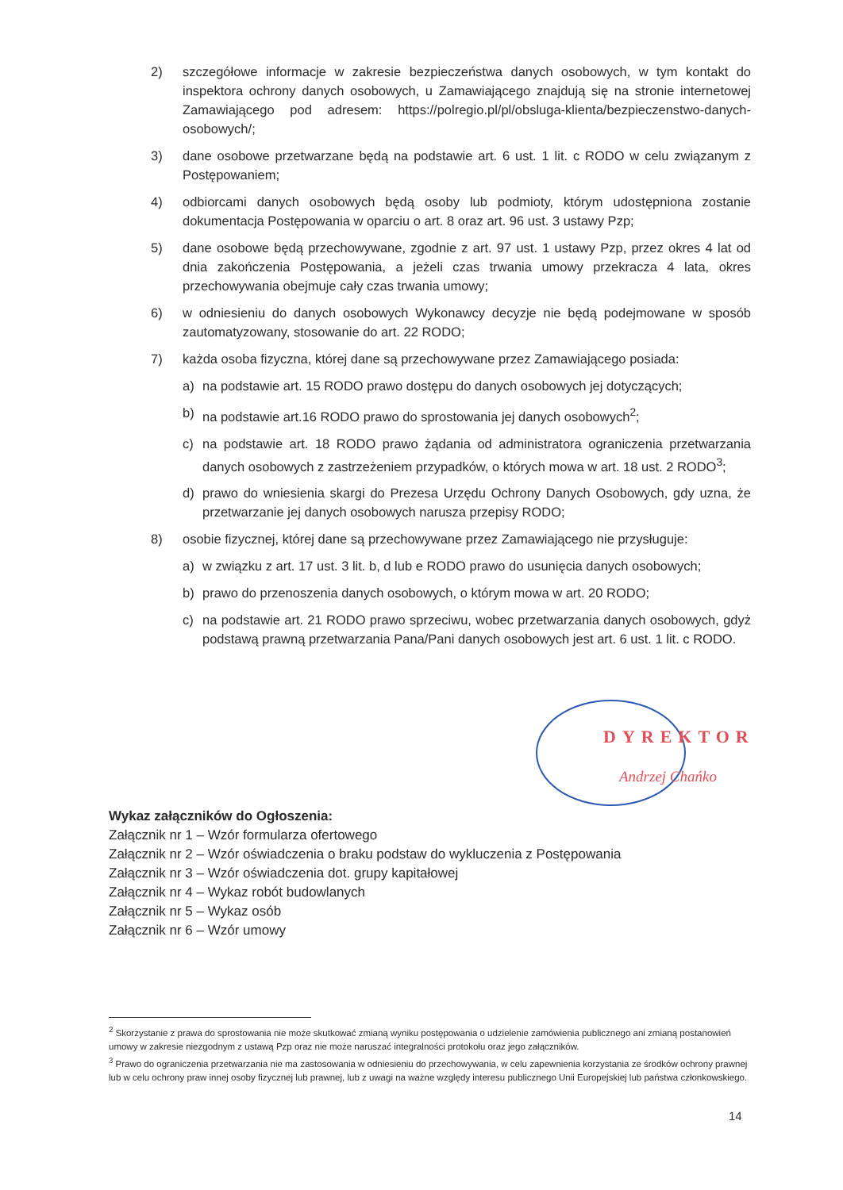2) szczegółowe informacje w zakresie bezpieczeństwa danych osobowych, w tym kontakt do inspektora ochrony danych osobowych, u Zamawiającego znajdują się na stronie internetowej Zamawiającego pod adresem: https://polregio.pl/pl/obsluga-klienta/bezpieczenstwo-danych-osobowych/;
3) dane osobowe przetwarzane będą na podstawie art. 6 ust. 1 lit. c RODO w celu związanym z Postępowaniem;
4) odbiorcami danych osobowych będą osoby lub podmioty, którym udostępniona zostanie dokumentacja Postępowania w oparciu o art. 8 oraz art. 96 ust. 3 ustawy Pzp;
5) dane osobowe będą przechowywane, zgodnie z art. 97 ust. 1 ustawy Pzp, przez okres 4 lat od dnia zakończenia Postępowania, a jeżeli czas trwania umowy przekracza 4 lata, okres przechowywania obejmuje cały czas trwania umowy;
6) w odniesieniu do danych osobowych Wykonawcy decyzje nie będą podejmowane w sposób zautomatyzowany, stosowanie do art. 22 RODO;
7) każda osoba fizyczna, której dane są przechowywane przez Zamawiającego posiada:
a) na podstawie art. 15 RODO prawo dostępu do danych osobowych jej dotyczących;
b) na podstawie art.16 RODO prawo do sprostowania jej danych osobowych<sup>2</sup>;
c) na podstawie art. 18 RODO prawo żądania od administratora ograniczenia przetwarzania danych osobowych z zastrzeżeniem przypadków, o których mowa w art. 18 ust. 2 RODO<sup>3</sup>;
d) prawo do wniesienia skargi do Prezesa Urzędu Ochrony Danych Osobowych, gdy uzna, że przetwarzanie jej danych osobowych narusza przepisy RODO;
8) osobie fizycznej, której dane są przechowywane przez Zamawiającego nie przysługuje:
a) w związku z art. 17 ust. 3 lit. b, d lub e RODO prawo do usunięcia danych osobowych;
b) prawo do przenoszenia danych osobowych, o którym mowa w art. 20 RODO;
c) na podstawie art. 21 RODO prawo sprzeciwu, wobec przetwarzania danych osobowych, gdyż podstawą prawną przetwarzania Pana/Pani danych osobowych jest art. 6 ust. 1 lit. c RODO.
DYREKTOR
Andrzej Chańko
Wykaz załączników do Ogłoszenia:
Załącznik nr 1 – Wzór formularza ofertowego
Załącznik nr 2 – Wzór oświadczenia o braku podstaw do wykluczenia z Postępowania
Załącznik nr 3 – Wzór oświadczenia dot. grupy kapitałowej
Załącznik nr 4 – Wykaz robót budowlanych
Załącznik nr 5 – Wykaz osób
Załącznik nr 6 – Wzór umowy
<sup>2</sup> Skorzystanie z prawa do sprostowania nie może skutkować zmianą wyniku postępowania o udzielenie zamówienia publicznego ani zmianą postanowień umowy w zakresie niezgodnym z ustawą Pzp oraz nie może naruszać integralności protokołu oraz jego załączników.
<sup>3</sup> Prawo do ograniczenia przetwarzania nie ma zastosowania w odniesieniu do przechowywania, w celu zapewnienia korzystania ze środków ochrony prawnej lub w celu ochrony praw innej osoby fizycznej lub prawnej, lub z uwagi na ważne względy interesu publicznego Unii Europejskiej lub państwa członkowskiego.
14